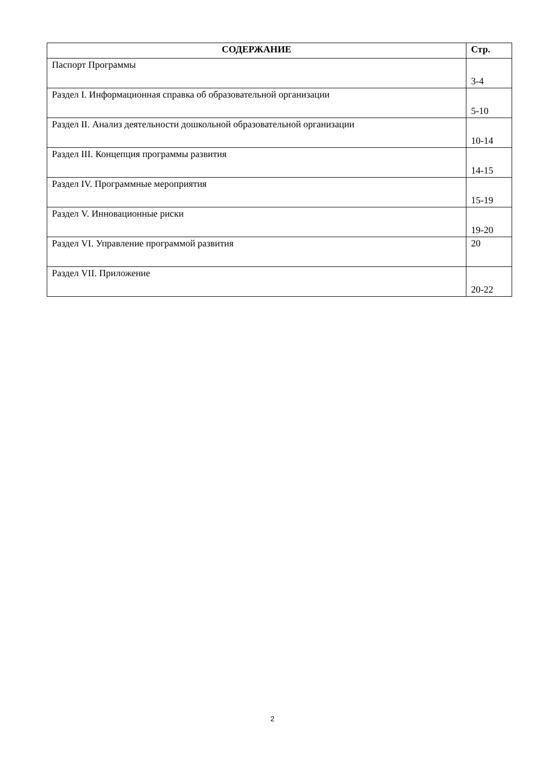| СОДЕРЖАНИЕ | Стр. |
| --- | --- |
| Паспорт Программы | 3-4 |
| Раздел I. Информационная справка об образовательной организации | 5-10 |
| Раздел II. Анализ деятельности дошкольной образовательной организации | 10-14 |
| Раздел III. Концепция программы развития | 14-15 |
| Раздел IV. Программные мероприятия | 15-19 |
| Раздел V. Инновационные риски | 19-20 |
| Раздел VI. Управление программой развития | 20 |
| Раздел VII. Приложение | 20-22 |
2